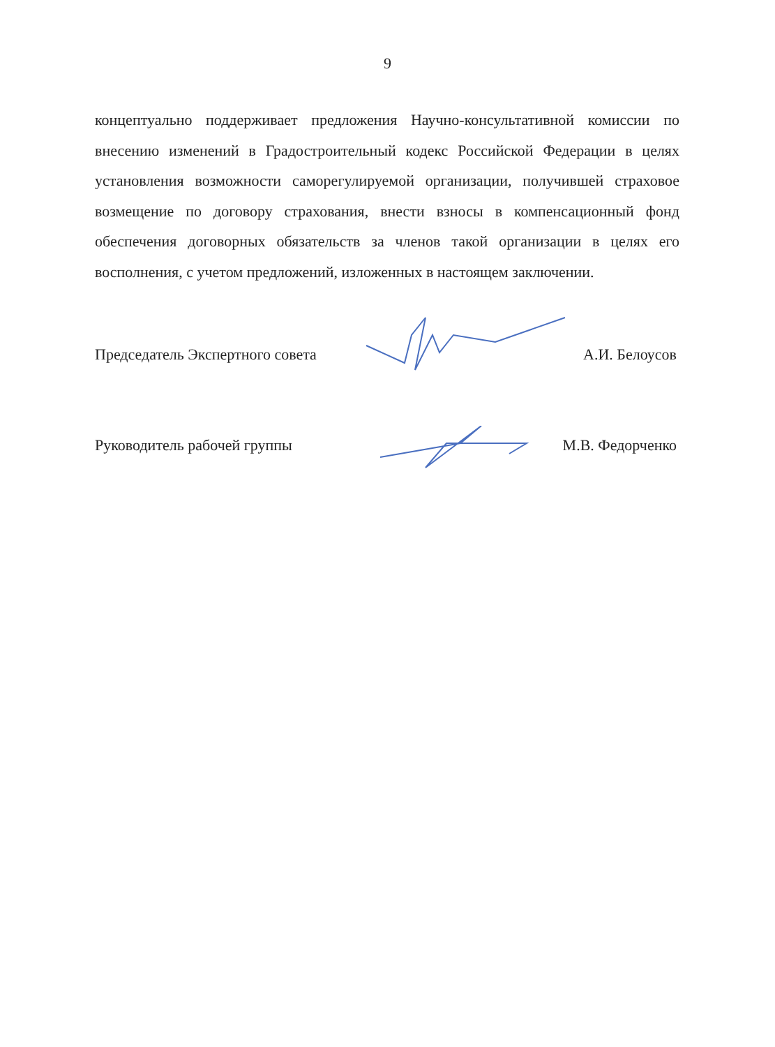9
концептуально поддерживает предложения Научно-консультативной комиссии по внесению изменений в Градостроительный кодекс Российской Федерации в целях установления возможности саморегулируемой организации, получившей страховое возмещение по договору страхования, внести взносы в компенсационный фонд обеспечения договорных обязательств за членов такой организации в целях его восполнения, с учетом предложений, изложенных в настоящем заключении.
Председатель Экспертного совета А.И. Белоусов
Руководитель рабочей группы М.В. Федорченко